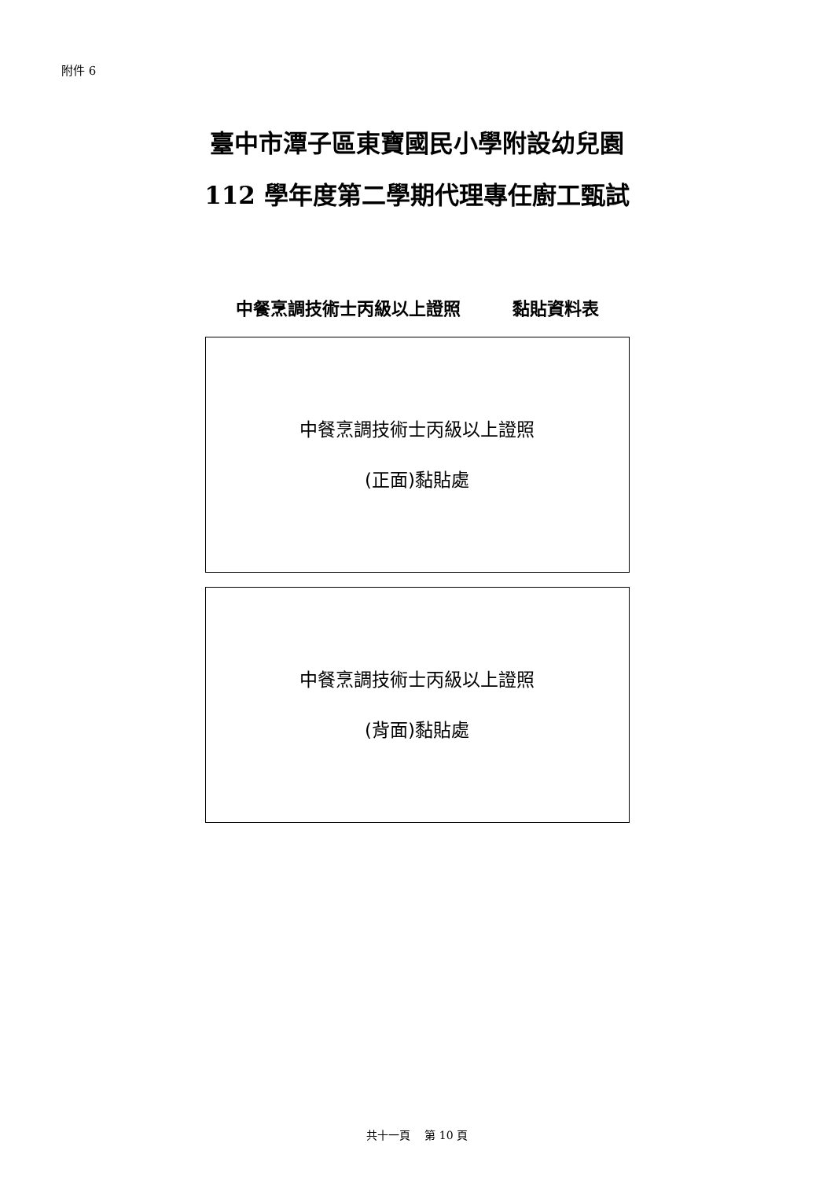附件 6
臺中市潭子區東寶國民小學附設幼兒園
112 學年度第二學期代理專任廚工甄試
中餐烹調技術士丙級以上證照　　　黏貼資料表
中餐烹調技術士丙級以上證照
(正面)黏貼處
中餐烹調技術士丙級以上證照
(背面)黏貼處
共十一頁　 第 10 頁